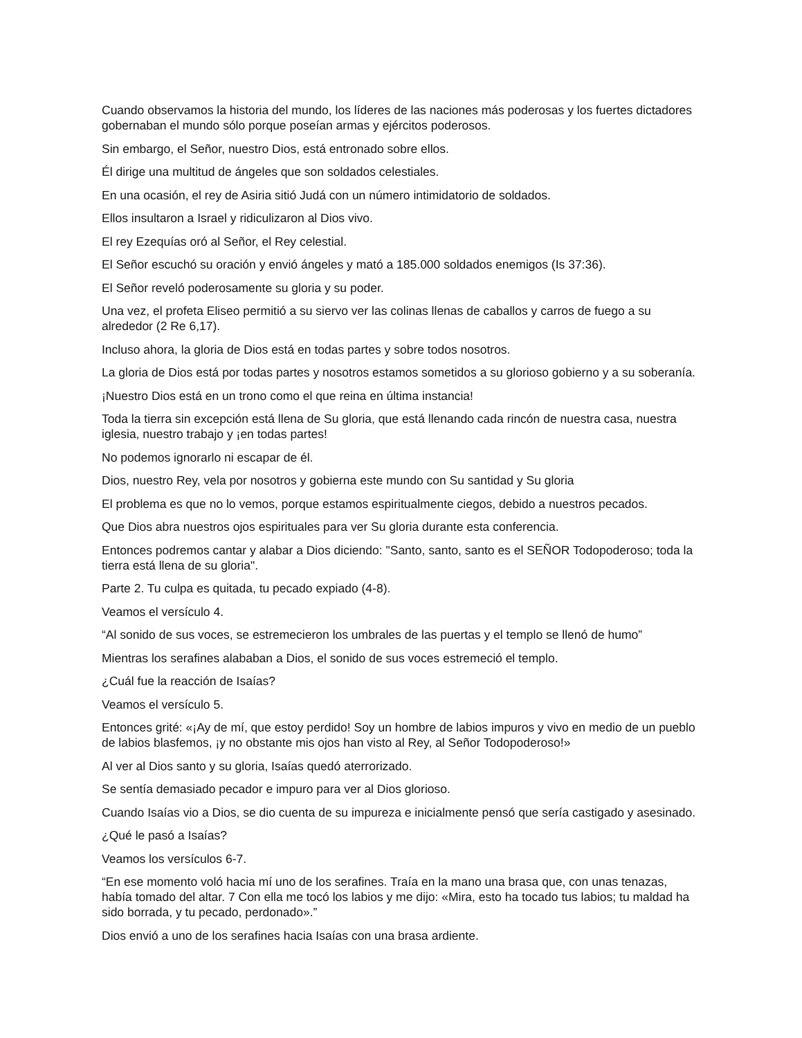Cuando observamos la historia del mundo, los líderes de las naciones más poderosas y los fuertes dictadores gobernaban el mundo sólo porque poseían armas y ejércitos poderosos.
Sin embargo, el Señor, nuestro Dios, está entronado sobre ellos.
Él dirige una multitud de ángeles que son soldados celestiales.
En una ocasión, el rey de Asiria sitió Judá con un número intimidatorio de soldados.
Ellos insultaron a Israel y ridiculizaron al Dios vivo.
El rey Ezequías oró al Señor, el Rey celestial.
El Señor escuchó su oración y envió ángeles y mató a 185.000 soldados enemigos (Is 37:36).
El Señor reveló poderosamente su gloria y su poder.
Una vez, el profeta Eliseo permitió a su siervo ver las colinas llenas de caballos y carros de fuego a su alrededor (2 Re 6,17).
Incluso ahora, la gloria de Dios está en todas partes y sobre todos nosotros.
La gloria de Dios está por todas partes y nosotros estamos sometidos a su glorioso gobierno y a su soberanía.
¡Nuestro Dios está en un trono como el que reina en última instancia!
Toda la tierra sin excepción está llena de Su gloria, que está llenando cada rincón de nuestra casa, nuestra iglesia, nuestro trabajo y ¡en todas partes!
No podemos ignorarlo ni escapar de él.
Dios, nuestro Rey, vela por nosotros y gobierna este mundo con Su santidad y Su gloria
El problema es que no lo vemos, porque estamos espiritualmente ciegos, debido a nuestros pecados.
Que Dios abra nuestros ojos espirituales para ver Su gloria durante esta conferencia.
Entonces podremos cantar y alabar a Dios diciendo: "Santo, santo, santo es el SEÑOR Todopoderoso; toda la tierra está llena de su gloria".
Parte 2. Tu culpa es quitada, tu pecado expiado (4-8).
Veamos el versículo 4.
“Al sonido de sus voces, se estremecieron los umbrales de las puertas y el templo se llenó de humo”
Mientras los serafines alababan a Dios, el sonido de sus voces estremeció el templo.
¿Cuál fue la reacción de Isaías?
Veamos el versículo 5.
Entonces grité: «¡Ay de mí, que estoy perdido! Soy un hombre de labios impuros y vivo en medio de un pueblo de labios blasfemos, ¡y no obstante mis ojos han visto al Rey, al Señor Todopoderoso!»
Al ver al Dios santo y su gloria, Isaías quedó aterrorizado.
Se sentía demasiado pecador e impuro para ver al Dios glorioso.
Cuando Isaías vio a Dios, se dio cuenta de su impureza e inicialmente pensó que sería castigado y asesinado.
¿Qué le pasó a Isaías?
Veamos los versículos 6-7.
“En ese momento voló hacia mí uno de los serafines. Traía en la mano una brasa que, con unas tenazas, había tomado del altar. 7 Con ella me tocó los labios y me dijo: «Mira, esto ha tocado tus labios; tu maldad ha sido borrada, y tu pecado, perdonado».”
Dios envió a uno de los serafines hacia Isaías con una brasa ardiente.